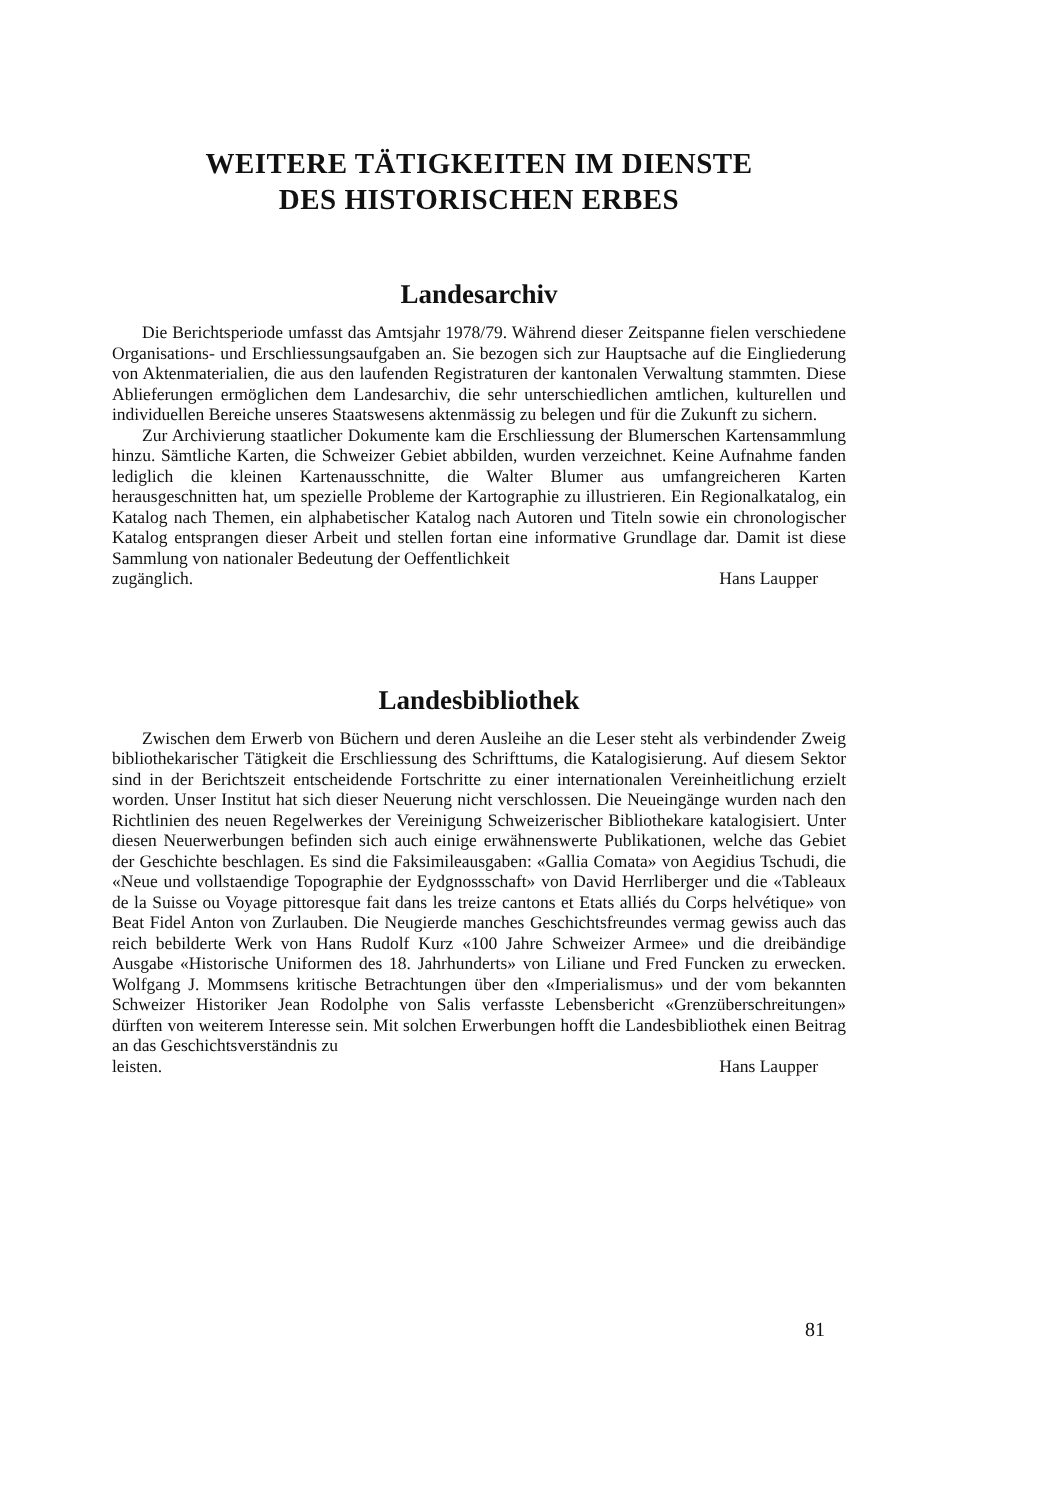WEITERE TÄTIGKEITEN IM DIENSTE
DES HISTORISCHEN ERBES
Landesarchiv
Die Berichtsperiode umfasst das Amtsjahr 1978/79. Während dieser Zeitspanne fielen verschiedene Organisations- und Erschliessungsaufgaben an. Sie bezogen sich zur Hauptsache auf die Eingliederung von Aktenmaterialien, die aus den laufenden Registraturen der kantonalen Verwaltung stammten. Diese Ablieferungen ermöglichen dem Landesarchiv, die sehr unterschiedlichen amtlichen, kulturellen und individuellen Bereiche unseres Staatswesens aktenmässig zu belegen und für die Zukunft zu sichern.
Zur Archivierung staatlicher Dokumente kam die Erschliessung der Blumerschen Kartensammlung hinzu. Sämtliche Karten, die Schweizer Gebiet abbilden, wurden verzeichnet. Keine Aufnahme fanden lediglich die kleinen Kartenausschnitte, die Walter Blumer aus umfangreicheren Karten herausgeschnitten hat, um spezielle Probleme der Kartographie zu illustrieren. Ein Regionalkatalog, ein Katalog nach Themen, ein alphabetischer Katalog nach Autoren und Titeln sowie ein chronologischer Katalog entsprangen dieser Arbeit und stellen fortan eine informative Grundlage dar. Damit ist diese Sammlung von nationaler Bedeutung der Oeffentlichkeit
zugänglich. Hans Laupper
Landesbibliothek
Zwischen dem Erwerb von Büchern und deren Ausleihe an die Leser steht als verbindender Zweig bibliothekarischer Tätigkeit die Erschliessung des Schrifttums, die Katalogisierung. Auf diesem Sektor sind in der Berichtszeit entscheidende Fortschritte zu einer internationalen Vereinheitlichung erzielt worden. Unser Institut hat sich dieser Neuerung nicht verschlossen. Die Neueingänge wurden nach den Richtlinien des neuen Regelwerkes der Vereinigung Schweizerischer Bibliothekare katalogisiert. Unter diesen Neuerwerbungen befinden sich auch einige erwähnenswerte Publikationen, welche das Gebiet der Geschichte beschlagen. Es sind die Faksimileausgaben: «Gallia Comata» von Aegidius Tschudi, die «Neue und vollstaendige Topographie der Eydgnossschaft» von David Herrliberger und die «Tableaux de la Suisse ou Voyage pittoresque fait dans les treize cantons et Etats alliés du Corps helvétique» von Beat Fidel Anton von Zurlauben. Die Neugierde manches Geschichtsfreundes vermag gewiss auch das reich bebilderte Werk von Hans Rudolf Kurz «100 Jahre Schweizer Armee» und die dreibändige Ausgabe «Historische Uniformen des 18. Jahrhunderts» von Liliane und Fred Funcken zu erwecken. Wolfgang J. Mommsens kritische Betrachtungen über den «Imperialismus» und der vom bekannten Schweizer Historiker Jean Rodolphe von Salis verfasste Lebensbericht «Grenzüberschreitungen» dürften von weiterem Interesse sein. Mit solchen Erwerbungen hofft die Landesbibliothek einen Beitrag an das Geschichtsverständnis zu
leisten. Hans Laupper
81